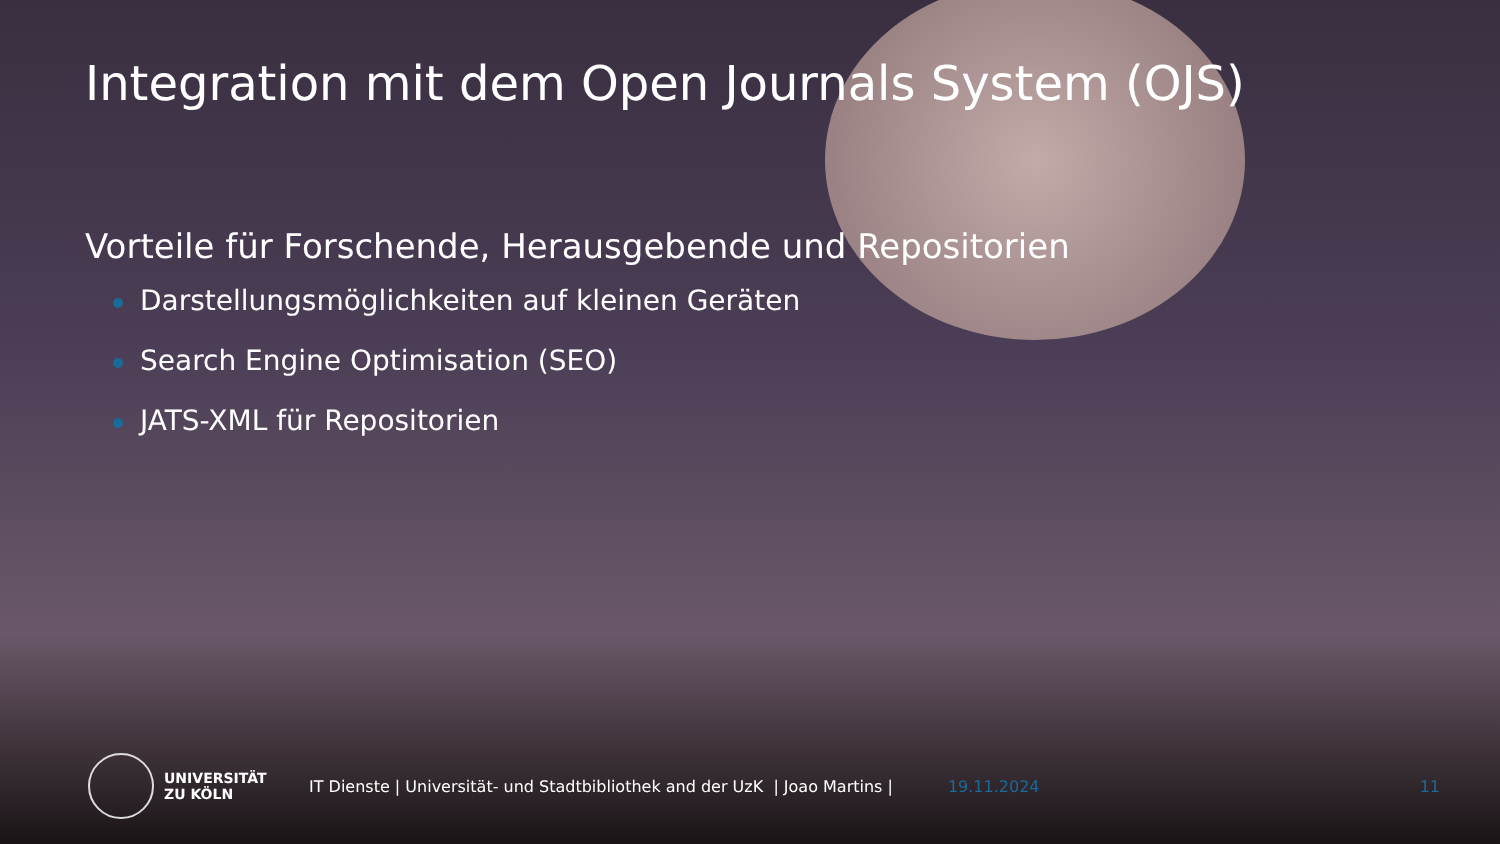Integration mit dem Open Journals System (OJS)
Vorteile für Forschende, Herausgebende und Repositorien
Darstellungsmöglichkeiten auf kleinen Geräten
Search Engine Optimisation (SEO)
JATS-XML für Repositorien
UNIVERSITÄT
ZU KÖLN
IT Dienste | Universität- und Stadtbibliothek and der UzK | Joao Martins |
19.11.2024 11